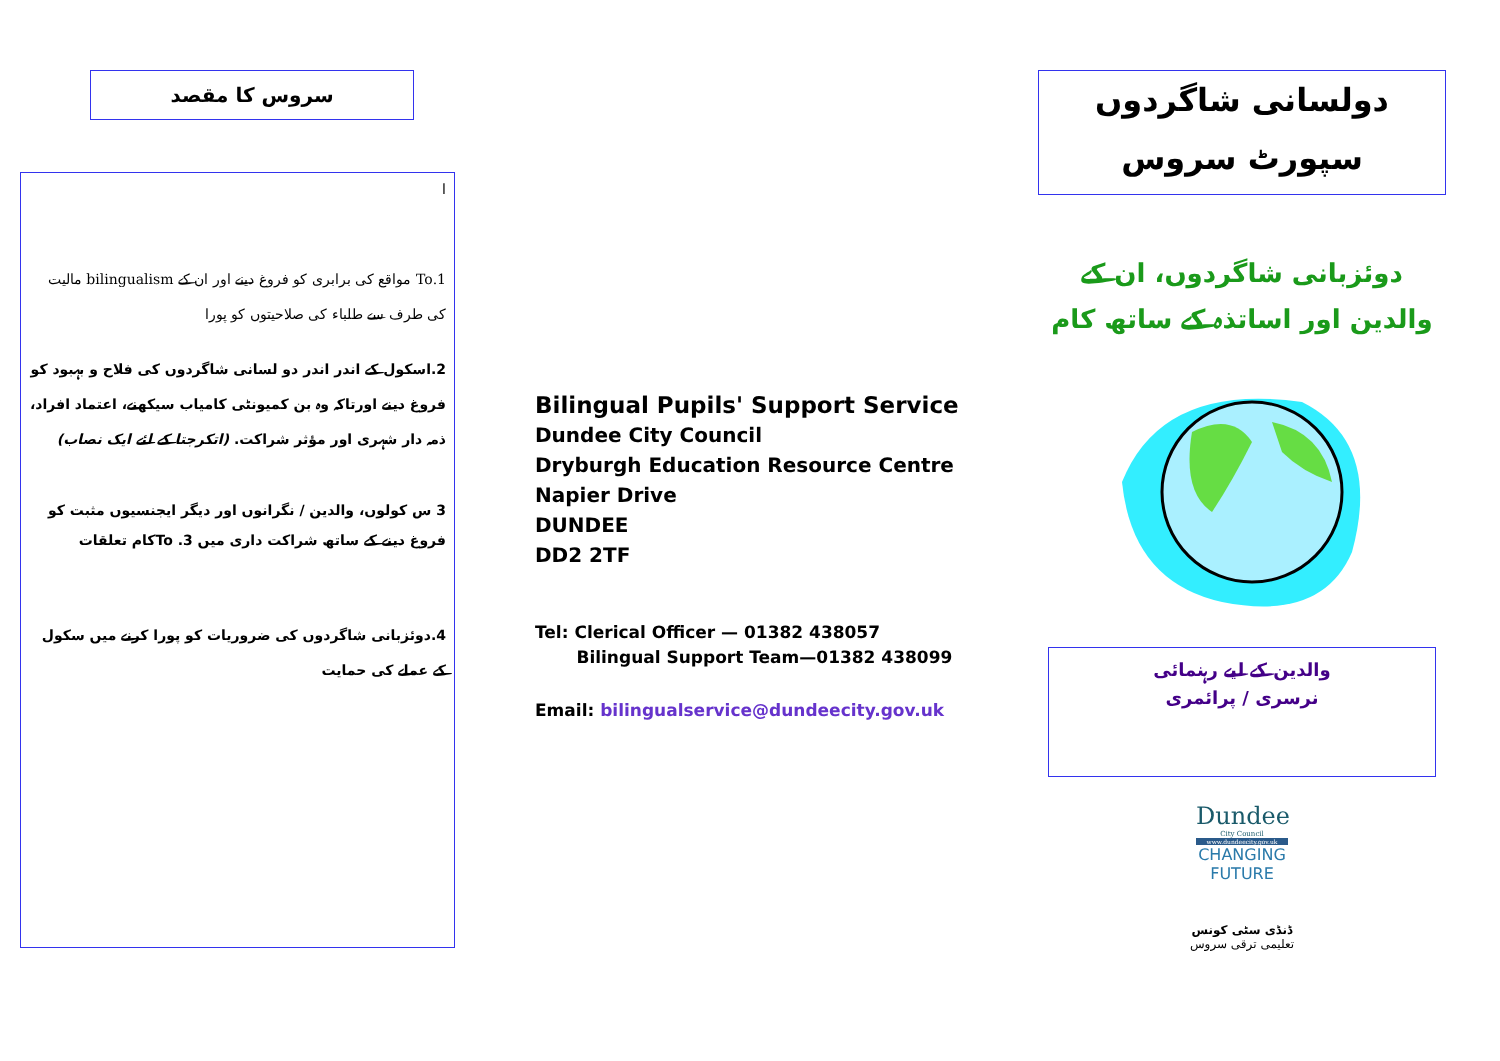سروس کا مقصد
ا
1.To مواقع کی برابری کو فروغ دینے اور ان کے bilingualism مالیت کی طرف سے طلباء کی صلاحیتوں کو پورا
2.اسکول کے اندر اندر دو لسانی شاگردوں کی فلاح و بہبود کو فروغ دینے اورتاکہ وہ بن کمیونٹی کامیاب سیکھنے، اعتماد افراد، ذمہ دار شہری اور مؤثر شراکت. (اتکرجتا کے لئے ایک نصاب)
3 س کولوں، والدین / نگرانوں اور دیگر ایجنسیوں مثبت کو فروغ دینے کے ساتھ شراکت داری میں To .3کام تعلقات
4.دوئزبانی شاگردوں کی ضروریات کو پورا کرنے میں سکول کے عملے کی حمایت
Bilingual Pupils' Support Service
Dundee City Council
Dryburgh Education Resource Centre
Napier Drive
DUNDEE
DD2 2TF
Tel: Clerical Officer — 01382 438057
Bilingual Support Team—01382 438099
Email: bilingualservice@dundeecity.gov.uk
دولسانی شاگردوں سپورٹ سروس
دوئزبانی شاگردوں، ان کے والدین اور اساتذہ کے ساتھ کام
والدین کے لیے رہنمائی
نرسری / پرائمری
Dundee
City Council
www.dundeecity.gov.uk
CHANGING FUTURE
ڈنڈی سٹی کونس
تعلیمی ترقی سروس